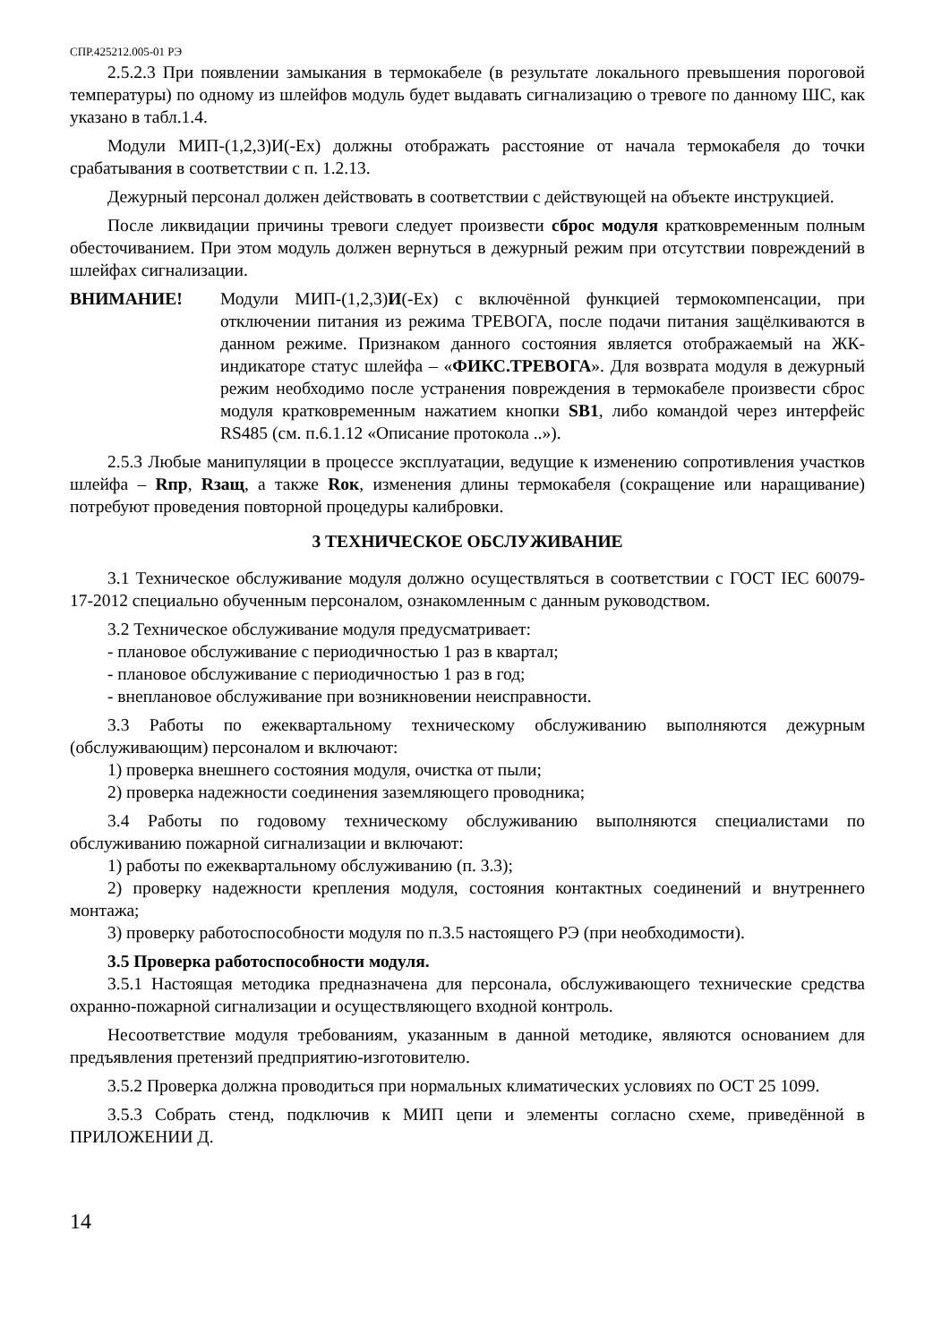СПР.425212.005-01 РЭ
2.5.2.3 При появлении замыкания в термокабеле (в результате локального превышения пороговой температуры) по одному из шлейфов модуль будет выдавать сигнализацию о тревоге по данному ШС, как указано в табл.1.4.
Модули МИП-(1,2,3)И(-Ex) должны отображать расстояние от начала термокабеля до точки срабатывания в соответствии с п. 1.2.13.
Дежурный персонал должен действовать в соответствии с действующей на объекте инструкцией.
После ликвидации причины тревоги следует произвести сброс модуля кратковременным полным обесточиванием. При этом модуль должен вернуться в дежурный режим при отсутствии повреждений в шлейфах сигнализации.
ВНИМАНИЕ! Модули МИП-(1,2,3)И(-Ex) с включённой функцией термокомпенсации, при отключении питания из режима ТРЕВОГА, после подачи питания защёлкиваются в данном режиме. Признаком данного состояния является отображаемый на ЖК-индикаторе статус шлейфа – «ФИКС.ТРЕВОГА». Для возврата модуля в дежурный режим необходимо после устранения повреждения в термокабеле произвести сброс модуля кратковременным нажатием кнопки SB1, либо командой через интерфейс RS485 (см. п.6.1.12 «Описание протокола ..»).
2.5.3 Любые манипуляции в процессе эксплуатации, ведущие к изменению сопротивления участков шлейфа – Rпр, Rзащ, а также Rок, изменения длины термокабеля (сокращение или наращивание) потребуют проведения повторной процедуры калибровки.
3 ТЕХНИЧЕСКОЕ ОБСЛУЖИВАНИЕ
3.1 Техническое обслуживание модуля должно осуществляться в соответствии с ГОСТ IEC 60079-17-2012 специально обученным персоналом, ознакомленным с данным руководством.
3.2 Техническое обслуживание модуля предусматривает:
- плановое обслуживание с периодичностью 1 раз в квартал;
- плановое обслуживание с периодичностью 1 раз в год;
- внеплановое обслуживание при возникновении неисправности.
3.3 Работы по ежеквартальному техническому обслуживанию выполняются дежурным (обслуживающим) персоналом и включают:
1) проверка внешнего состояния модуля, очистка от пыли;
2) проверка надежности соединения заземляющего проводника;
3.4 Работы по годовому техническому обслуживанию выполняются специалистами по обслуживанию пожарной сигнализации и включают:
1) работы по ежеквартальному обслуживанию (п. 3.3);
2) проверку надежности крепления модуля, состояния контактных соединений и внутреннего монтажа;
3) проверку работоспособности модуля по п.3.5 настоящего РЭ (при необходимости).
3.5 Проверка работоспособности модуля.
3.5.1 Настоящая методика предназначена для персонала, обслуживающего технические средства охранно-пожарной сигнализации и осуществляющего входной контроль.
Несоответствие модуля требованиям, указанным в данной методике, являются основанием для предъявления претензий предприятию-изготовителю.
3.5.2 Проверка должна проводиться при нормальных климатических условиях по ОСТ 25 1099.
3.5.3 Собрать стенд, подключив к МИП цепи и элементы согласно схеме, приведённой в ПРИЛОЖЕНИИ Д.
14